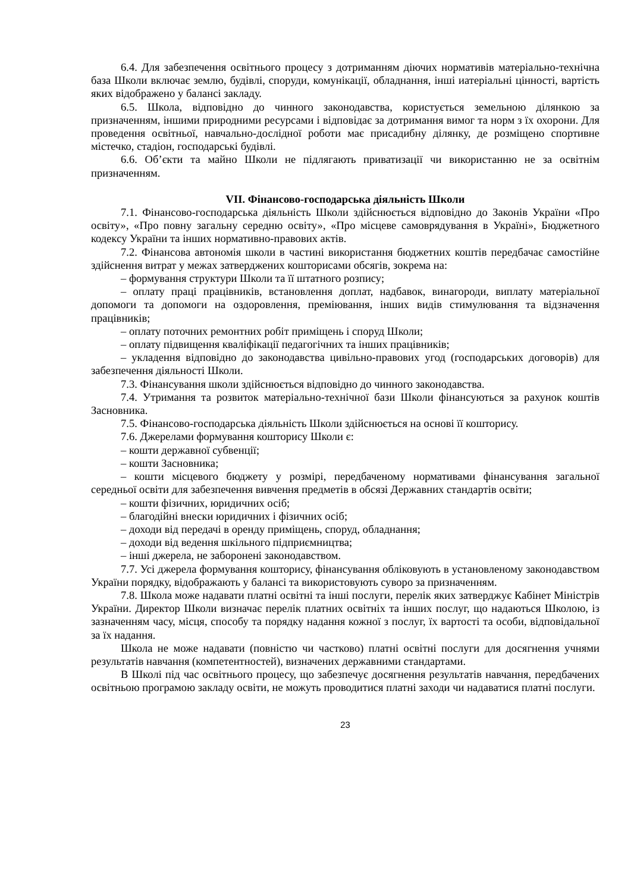6.4. Для забезпечення освітнього процесу з дотриманням діючих нормативів матеріально-технічна база Школи включає землю, будівлі, споруди, комунікації, обладнання, інші иатеріальні цінності, вартість яких відображено у балансі закладу.
6.5. Школа, відповідно до чинного законодавства, користується земельною ділянкою за призначенням, іншими природними ресурсами і відповідає за дотримання вимог та норм з їх охорони. Для проведення освітньої, навчально-дослідної роботи має присадибну ділянку, де розміщено спортивне містечко, стадіон, господарські будівлі.
6.6. Об’єкти та майно Школи не підлягають приватизації чи використанню не за освітнім призначенням.
VII. Фінансово-господарська діяльність Школи
7.1. Фінансово-господарська діяльність Школи здійснюється відповідно до Законів України «Про освіту», «Про повну загальну середню освіту», «Про місцеве самоврядування в Україні», Бюджетного кодексу України та інших нормативно-правових актів.
7.2. Фінансова автономія школи в частині використання бюджетних коштів передбачає самостійне здійснення витрат у межах затверджених кошторисами обсягів, зокрема на:
– формування структури Школи та її штатного розпису;
– оплату праці працівників, встановлення доплат, надбавок, винагороди, виплату матеріальної допомоги та допомоги на оздоровлення, преміювання, інших видів стимулювання та відзначення працівників;
– оплату поточних ремонтних робіт приміщень і споруд Школи;
– оплату підвищення кваліфікації педагогічних та інших працівників;
– укладення відповідно до законодавства цивільно-правових угод (господарських договорів) для забезпечення діяльності Школи.
7.3. Фінансування школи здійснюється відповідно до чинного законодавства.
7.4. Утримання та розвиток матеріально-технічної бази Школи фінансуються за рахунок коштів Засновника.
7.5. Фінансово-господарська діяльність Школи здійснюється на основі її кошторису.
7.6. Джерелами формування кошторису Школи є:
– кошти державної субвенції;
– кошти Засновника;
– кошти місцевого бюджету у розмірі, передбаченому нормативами фінансування загальної середньої освіти для забезпечення вивчення предметів в обсязі Державних стандартів освіти;
– кошти фізичних, юридичних осіб;
– благодійні внески юридичних і фізичних осіб;
– доходи від передачі в оренду приміщень, споруд, обладнання;
– доходи від ведення шкільного підприємництва;
– інші джерела, не заборонені законодавством.
7.7. Усі джерела формування кошторису, фінансування обліковують в установленому законодавством України порядку, відображають у балансі та використовують суворо за призначенням.
7.8. Школа може надавати платні освітні та інші послуги, перелік яких затверджує Кабінет Міністрів України. Директор Школи визначає перелік платних освітніх та інших послуг, що надаються Школою, із зазначенням часу, місця, способу та порядку надання кожної з послуг, їх вартості та особи, відповідальної за їх надання.
Школа не може надавати (повністю чи частково) платні освітні послуги для досягнення учнями результатів навчання (компетентностей), визначених державними стандартами.
В Школі під час освітнього процесу, що забезпечує досягнення результатів навчання, передбачених освітньою програмою закладу освіти, не можуть проводитися платні заходи чи надаватися платні послуги.
23